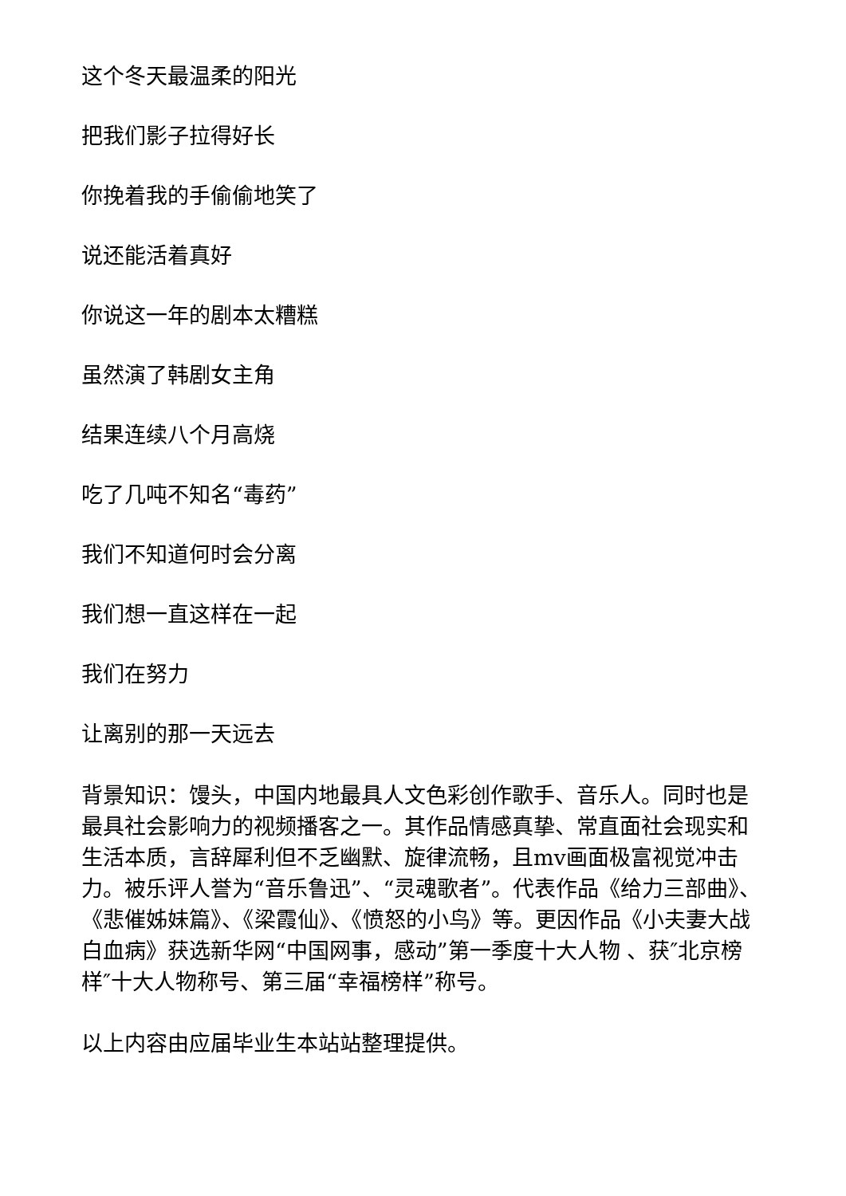这个冬天最温柔的阳光
把我们影子拉得好长
你挽着我的手偷偷地笑了
说还能活着真好
你说这一年的剧本太糟糕
虽然演了韩剧女主角
结果连续八个月高烧
吃了几吨不知名“毒药”
我们不知道何时会分离
我们想一直这样在一起
我们在努力
让离别的那一天远去
背景知识：馒头，中国内地最具人文色彩创作歌手、音乐人。同时也是最具社会影响力的视频播客之一。其作品情感真挚、常直面社会现实和生活本质，言辞犀利但不乏幽默、旋律流畅，且mv画面极富视觉冲击力。被乐评人誉为“音乐鲁迅”、“灵魂歌者”。代表作品《给力三部曲》、《悲催姊妹篇》、《梁霞仙》、《愤怒的小鸟》等。更因作品《小夫妻大战白血病》获选新华网“中国网事，感动”第一季度十大人物 、获″北京榜样″十大人物称号、第三届“幸福榜样”称号。
以上内容由应届毕业生本站站整理提供。